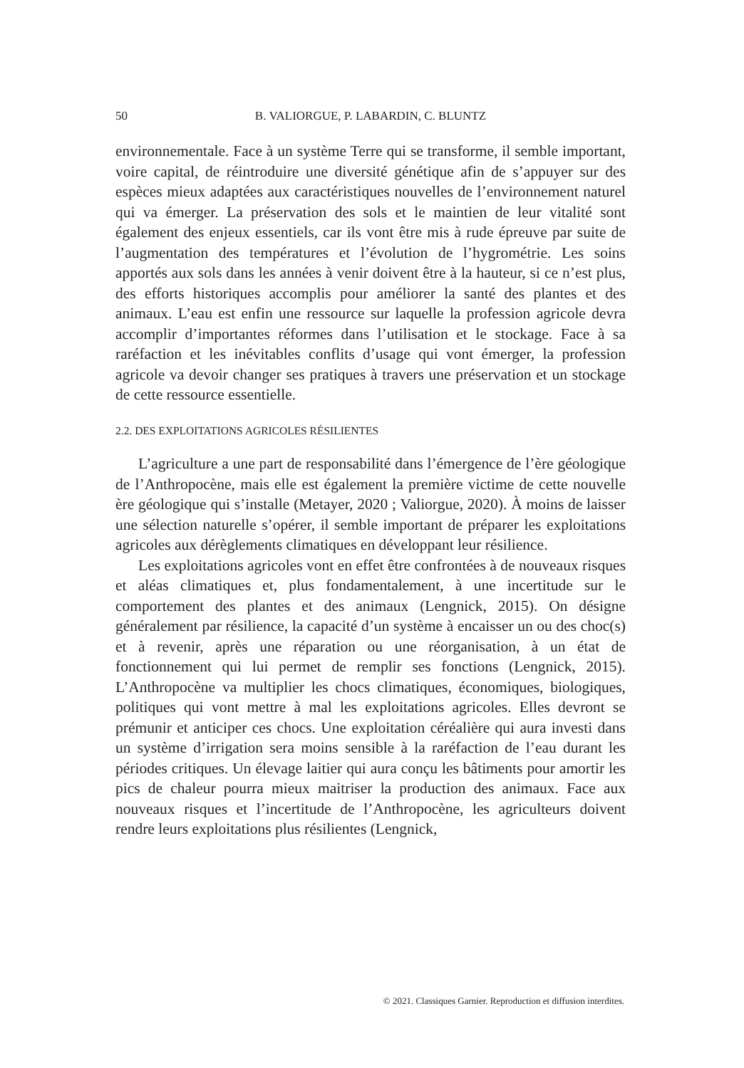50
B. VALIORGUE, P. LABARDIN, C. BLUNTZ
environnementale. Face à un système Terre qui se transforme, il semble important, voire capital, de réintroduire une diversité génétique afin de s’appuyer sur des espèces mieux adaptées aux caractéristiques nouvelles de l’environnement naturel qui va émerger. La préservation des sols et le maintien de leur vitalité sont également des enjeux essentiels, car ils vont être mis à rude épreuve par suite de l’augmentation des températures et l’évolution de l’hygrométrie. Les soins apportés aux sols dans les années à venir doivent être à la hauteur, si ce n’est plus, des efforts historiques accomplis pour améliorer la santé des plantes et des animaux. L’eau est enfin une ressource sur laquelle la profession agricole devra accomplir d’importantes réformes dans l’utilisation et le stockage. Face à sa raréfaction et les inévitables conflits d’usage qui vont émerger, la profession agricole va devoir changer ses pratiques à travers une préservation et un stockage de cette ressource essentielle.
2.2. DES EXPLOITATIONS AGRICOLES RÉSILIENTES
L’agriculture a une part de responsabilité dans l’émergence de l’ère géologique de l’Anthropocène, mais elle est également la première victime de cette nouvelle ère géologique qui s’installe (Metayer, 2020 ; Valiorgue, 2020). À moins de laisser une sélection naturelle s’opérer, il semble important de préparer les exploitations agricoles aux dérèglements climatiques en développant leur résilience.
Les exploitations agricoles vont en effet être confrontées à de nouveaux risques et aléas climatiques et, plus fondamentalement, à une incertitude sur le comportement des plantes et des animaux (Lengnick, 2015). On désigne généralement par résilience, la capacité d’un système à encaisser un ou des choc(s) et à revenir, après une réparation ou une réorganisation, à un état de fonctionnement qui lui permet de remplir ses fonctions (Lengnick, 2015). L’Anthropocène va multiplier les chocs climatiques, économiques, biologiques, politiques qui vont mettre à mal les exploitations agricoles. Elles devront se prémunir et anticiper ces chocs. Une exploitation céréalière qui aura investi dans un système d’irrigation sera moins sensible à la raréfaction de l’eau durant les périodes critiques. Un élevage laitier qui aura conçu les bâtiments pour amortir les pics de chaleur pourra mieux maitriser la production des animaux. Face aux nouveaux risques et l’incertitude de l’Anthropocène, les agriculteurs doivent rendre leurs exploitations plus résilientes (Lengnick,
© 2021. Classiques Garnier. Reproduction et diffusion interdites.